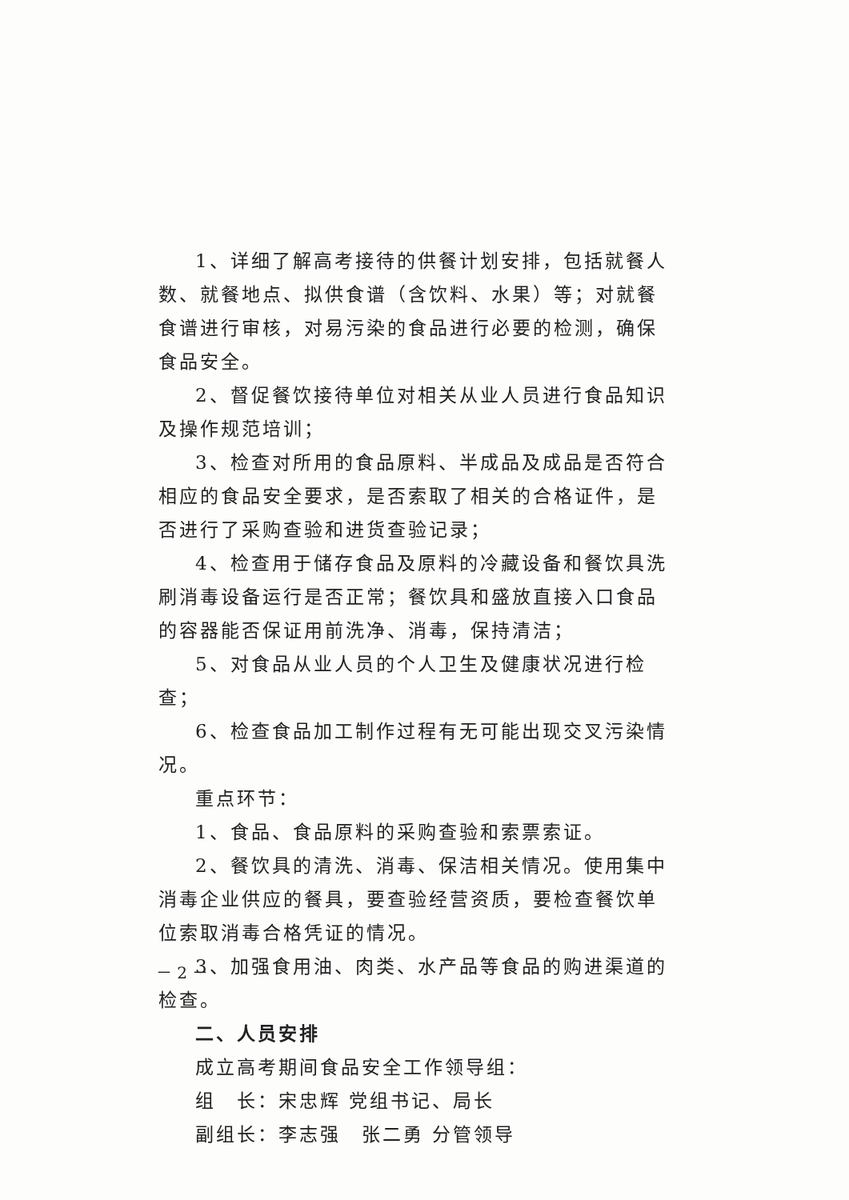1、详细了解高考接待的供餐计划安排，包括就餐人数、就餐地点、拟供食谱（含饮料、水果）等；对就餐食谱进行审核，对易污染的食品进行必要的检测，确保食品安全。
2、督促餐饮接待单位对相关从业人员进行食品知识及操作规范培训；
3、检查对所用的食品原料、半成品及成品是否符合相应的食品安全要求，是否索取了相关的合格证件，是否进行了采购查验和进货查验记录；
4、检查用于储存食品及原料的冷藏设备和餐饮具洗刷消毒设备运行是否正常；餐饮具和盛放直接入口食品的容器能否保证用前洗净、消毒，保持清洁；
5、对食品从业人员的个人卫生及健康状况进行检查；
6、检查食品加工制作过程有无可能出现交叉污染情况。
重点环节：
1、食品、食品原料的采购查验和索票索证。
2、餐饮具的清洗、消毒、保洁相关情况。使用集中消毒企业供应的餐具，要查验经营资质，要检查餐饮单位索取消毒合格凭证的情况。
3、加强食用油、肉类、水产品等食品的购进渠道的检查。
二、人员安排
成立高考期间食品安全工作领导组：
组　长：宋忠辉 党组书记、局长
副组长：李志强　张二勇 分管领导
－ 2 －